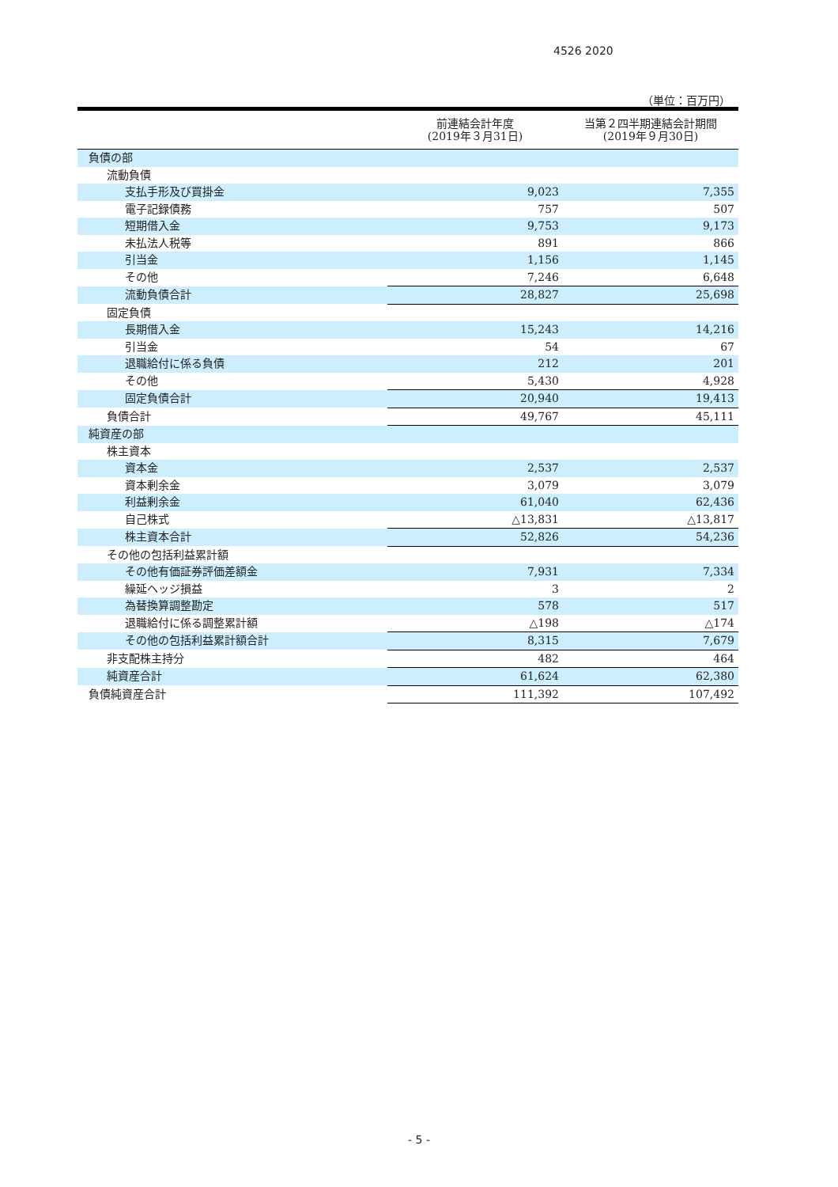4526 2020
（単位：百万円）
| | 前連結会計年度 (2019年３月31日) | 当第２四半期連結会計期間 (2019年９月30日) |
| --- | --- | --- |
| 負債の部 | | |
| 流動負債 | | |
| 支払手形及び買掛金 | 9,023 | 7,355 |
| 電子記録債務 | 757 | 507 |
| 短期借入金 | 9,753 | 9,173 |
| 未払法人税等 | 891 | 866 |
| 引当金 | 1,156 | 1,145 |
| その他 | 7,246 | 6,648 |
| 流動負債合計 | 28,827 | 25,698 |
| 固定負債 | | |
| 長期借入金 | 15,243 | 14,216 |
| 引当金 | 54 | 67 |
| 退職給付に係る負債 | 212 | 201 |
| その他 | 5,430 | 4,928 |
| 固定負債合計 | 20,940 | 19,413 |
| 負債合計 | 49,767 | 45,111 |
| 純資産の部 | | |
| 株主資本 | | |
| 資本金 | 2,537 | 2,537 |
| 資本剰余金 | 3,079 | 3,079 |
| 利益剰余金 | 61,040 | 62,436 |
| 自己株式 | △13,831 | △13,817 |
| 株主資本合計 | 52,826 | 54,236 |
| その他の包括利益累計額 | | |
| その他有価証券評価差額金 | 7,931 | 7,334 |
| 繰延ヘッジ損益 | 3 | 2 |
| 為替換算調整勘定 | 578 | 517 |
| 退職給付に係る調整累計額 | △198 | △174 |
| その他の包括利益累計額合計 | 8,315 | 7,679 |
| 非支配株主持分 | 482 | 464 |
| 純資産合計 | 61,624 | 62,380 |
| 負債純資産合計 | 111,392 | 107,492 |
- 5 -